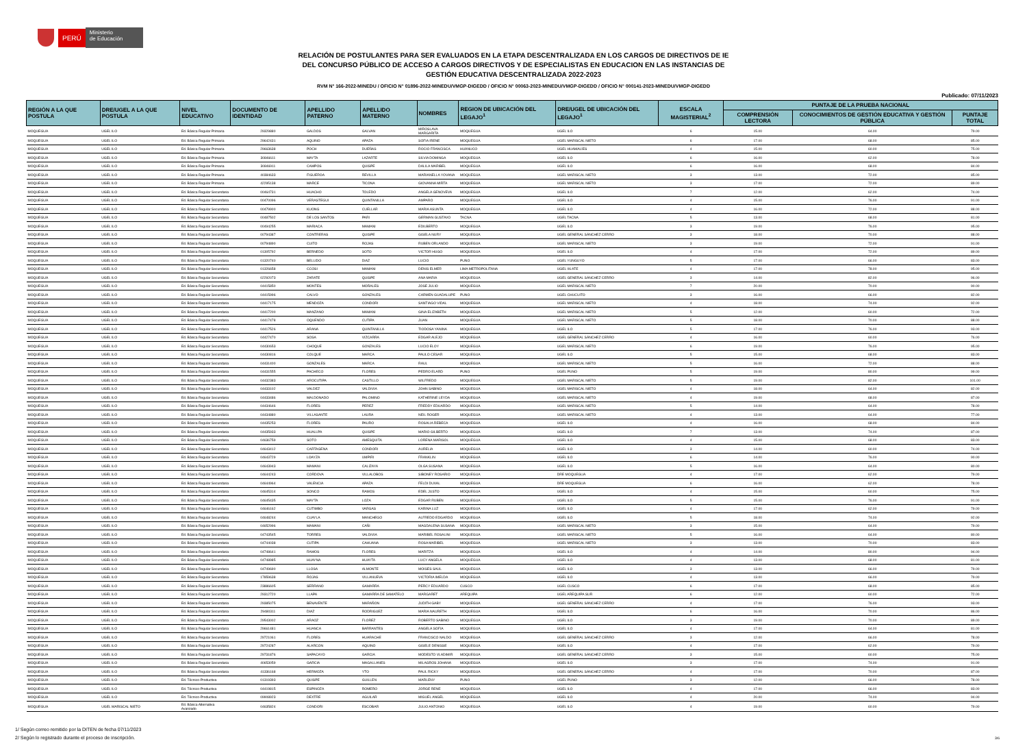PERÚ
Ministerio
de Educación
RELACIÓN DE POSTULANTES PARA SER EVALUADOS EN LA ETAPA DESCENTRALIZADA EN LOS CARGOS DE DIRECTIVOS DE IE
DEL CONCURSO PÚBLICO DE ACCESO A CARGOS DIRECTIVOS Y DE ESPECIALISTAS EN EDUCACION EN LAS INSTANCIAS DE
GESTIÓN EDUCATIVA DESCENTRALIZADA 2022-2023
RVM N° 166-2022-MINEDU / OFICIO N° 01896-2022-MINEDU/VMGP-DIGEDD / OFICIO N° 00063-2023-MINEDU/VMGP-DIGEDD / OFICIO N° 000141-2023-MINEDU/VMGP-DIGEDD
Publicado: 07/11/2023
| REGIÓN A LA QUE POSTULA | DRE/UGEL A LA QUE POSTULA | NIVEL EDUCATIVO | DOCUMENTO DE IDENTIDAD | APELLIDO PATERNO | APELLIDO MATERNO | NOMBRES | REGION DE UBICACIÓN DEL LEGAJO<sup>1</sup> | DRE/UGEL DE UBICACIÓN DEL LEGAJO<sup>1</sup> | ESCALA MAGISTERIAL<sup>2</sup> | PUNTAJE DE LA PRUEBA NACIONAL | | |
| --- | --- | --- | --- | --- | --- | --- | --- | --- | --- | --- | --- | --- |
| | | | | | | | | | | COMPRENSIÓN LECTORA | CONOCIMIENTOS DE GESTIÓN EDUCATIVA Y GESTIÓN PÚBLICA | PUNTAJE TOTAL |
| MOQUEGUA | UGEL ILO | Ed. Básica Regular Primaria | 29329880 | GALDOS | GALVAN | MIROSLAVA MARGARITA | MOQUEGUA | UGEL ILO | 6 | 15.00 | 64.00 | 79.00 |
| MOQUEGUA | UGEL ILO | Ed. Básica Regular Primaria | 29642431 | AQUINO | APAZA | SOFIA IRENE | MOQUEGUA | UGEL MARISCAL NIETO | 6 | 17.00 | 68.00 | 85.00 |
| MOQUEGUA | UGEL ILO | Ed. Básica Regular Primaria | 29663638 | POCH | DUEÑAS | ROCIO FRANCISCA | HUÁNUCO | UGEL HUAMALÍES | 4 | 15.00 | 60.00 | 75.00 |
| MOQUEGUA | UGEL ILO | Ed. Básica Regular Primaria | 30846611 | MAYTA | LAZARTE | SILVIA DOMINGA | MOQUEGUA | UGEL ILO | 6 | 16.00 | 62.00 | 78.00 |
| MOQUEGUA | UGEL ILO | Ed. Básica Regular Primaria | 30846911 | CAMPOS | QUISPE | DALILA MARIBEL | MOQUEGUA | UGEL ILO | 6 | 16.00 | 68.00 | 84.00 |
| MOQUEGUA | UGEL ILO | Ed. Básica Regular Primaria | 40384633 | FIGUEROA | REVILLA | MARIANELLA YOVANA | MOQUEGUA | UGEL MARISCAL NIETO | 3 | 13.00 | 72.00 | 85.00 |
| MOQUEGUA | UGEL ILO | Ed. Básica Regular Primaria | 42295138 | MARCE | TICONA | GIOVANNA MIRTA | MOQUEGUA | UGEL MARISCAL NIETO | 3 | 17.00 | 72.00 | 89.00 |
| MOQUEGUA | UGEL ILO | Ed. Básica Regular Secundaria | 00464731 | HUACHO | TOLEDO | ANGELA GENOVEVA | MOQUEGUA | UGEL ILO | 7 | 12.00 | 62.00 | 74.00 |
| MOQUEGUA | UGEL ILO | Ed. Básica Regular Secundaria | 00470096 | VERASTEGUI | QUINTANILLA | AMPARO | MOQUEGUA | UGEL ILO | 4 | 15.00 | 76.00 | 91.00 |
| MOQUEGUA | UGEL ILO | Ed. Básica Regular Secundaria | 00479900 | KUONG | CUELLAR | MARIA ASUNTA | MOQUEGUA | UGEL ILO | 4 | 16.00 | 72.00 | 88.00 |
| MOQUEGUA | UGEL ILO | Ed. Básica Regular Secundaria | 00487502 | DE LOS SANTOS | PARI | GERMAN GUSTAVO | TACNA | UGEL TACNA | 5 | 13.00 | 68.00 | 81.00 |
| MOQUEGUA | UGEL ILO | Ed. Básica Regular Secundaria | 00494255 | MARIACA | MAMANI | EDILBERTO | MOQUEGUA | UGEL ILO | 3 | 19.00 | 76.00 | 95.00 |
| MOQUEGUA | UGEL ILO | Ed. Básica Regular Secundaria | 00794387 | CONTRERAS | QUISPE | GISELA NURY | MOQUEGUA | UGEL GENERAL SÁNCHEZ CERRO | 3 | 18.00 | 70.00 | 88.00 |
| MOQUEGUA | UGEL ILO | Ed. Básica Regular Secundaria | 00794890 | CUITO | ROJAS | RUBEN ORLANDO | MOQUEGUA | UGEL MARISCAL NIETO | 3 | 19.00 | 72.00 | 91.00 |
| MOQUEGUA | UGEL ILO | Ed. Básica Regular Secundaria | 01305792 | BERNEDO | SOTO | VICTOR HUGO | MOQUEGUA | UGEL ILO | 4 | 17.00 | 72.00 | 89.00 |
| MOQUEGUA | UGEL ILO | Ed. Básica Regular Secundaria | 01320740 | BELLIDO | DIAZ | LUCIO | PUNO | UGEL YUNGUYO | 5 | 17.00 | 66.00 | 83.00 |
| MOQUEGUA | UGEL ILO | Ed. Básica Regular Secundaria | 01326658 | CCOSI | MAMANI | DENIS ELMER | LIMA METROPOLITANA | UGEL 06 ATE | 4 | 17.00 | 78.00 | 95.00 |
| MOQUEGUA | UGEL ILO | Ed. Básica Regular Secundaria | 02292073 | ZARATE | QUISPE | ANA MARIA | MOQUEGUA | UGEL GENERAL SÁNCHEZ CERRO | 3 | 14.00 | 82.00 | 96.00 |
| MOQUEGUA | UGEL ILO | Ed. Básica Regular Secundaria | 04415850 | MONTES | MORALES | JOSE JULIO | MOQUEGUA | UGEL MARISCAL NIETO | 7 | 20.00 | 70.00 | 90.00 |
| MOQUEGUA | UGEL ILO | Ed. Básica Regular Secundaria | 04415996 | CALVO | GONZALES | CARMEN GUADALUPE | PUNO | UGEL CHUCUITO | 3 | 16.00 | 66.00 | 82.00 |
| MOQUEGUA | UGEL ILO | Ed. Básica Regular Secundaria | 04417175 | MENDOZA | CONDORI | SANTIAGO VIDAL | MOQUEGUA | UGEL MARISCAL NIETO | 4 | 18.00 | 74.00 | 92.00 |
| MOQUEGUA | UGEL ILO | Ed. Básica Regular Secundaria | 04417200 | MANZANO | MAMANI | GINA ELIZABETH | MOQUEGUA | UGEL MARISCAL NIETO | 5 | 12.00 | 60.00 | 72.00 |
| MOQUEGUA | UGEL ILO | Ed. Básica Regular Secundaria | 04417478 | OQUENDO | CUTIPA | JUAN | MOQUEGUA | UGEL MARISCAL NIETO | 5 | 18.00 | 70.00 | 88.00 |
| MOQUEGUA | UGEL ILO | Ed. Básica Regular Secundaria | 04417526 | ARANA | QUINTANILLA | TIODOSA YANINA | MOQUEGUA | UGEL ILO | 5 | 17.00 | 76.00 | 93.00 |
| MOQUEGUA | UGEL ILO | Ed. Básica Regular Secundaria | 04427470 | SOSA | VIZCARRA | EDGAR ALEJO | MOQUEGUA | UGEL GENERAL SÁNCHEZ CERRO | 4 | 16.00 | 60.00 | 76.00 |
| MOQUEGUA | UGEL ILO | Ed. Básica Regular Secundaria | 04430653 | CHOQUE | GONZALES | LUCIO ELOY | MOQUEGUA | UGEL MARISCAL NIETO | 6 | 19.00 | 76.00 | 95.00 |
| MOQUEGUA | UGEL ILO | Ed. Básica Regular Secundaria | 04430816 | COLQUE | MARCA | PAULO CESAR | MOQUEGUA | UGEL ILO | 5 | 15.00 | 68.00 | 83.00 |
| MOQUEGUA | UGEL ILO | Ed. Básica Regular Secundaria | 04431400 | GONZALES | MARCA | RAUL | MOQUEGUA | UGEL MARISCAL NIETO | 5 | 16.00 | 72.00 | 88.00 |
| MOQUEGUA | UGEL ILO | Ed. Básica Regular Secundaria | 04431555 | PACHECO | FLORES | PEDRO ELARD | PUNO | UGEL PUNO | 5 | 19.00 | 80.00 | 99.00 |
| MOQUEGUA | UGEL ILO | Ed. Básica Regular Secundaria | 04432383 | AROCUTIPA | CASTILLO | WILFREDO | MOQUEGUA | UGEL MARISCAL NIETO | 5 | 19.00 | 82.00 | 101.00 |
| MOQUEGUA | UGEL ILO | Ed. Básica Regular Secundaria | 04433102 | VALDEZ | VALDIVIA | JOHN SABINO | MOQUEGUA | UGEL MARISCAL NIETO | 4 | 18.00 | 64.00 | 82.00 |
| MOQUEGUA | UGEL ILO | Ed. Básica Regular Secundaria | 04433486 | MALDONADO | PALOMINO | KATHERINE LEYDA | MOQUEGUA | UGEL MARISCAL NIETO | 4 | 19.00 | 68.00 | 87.00 |
| MOQUEGUA | UGEL ILO | Ed. Básica Regular Secundaria | 04434646 | FLORES | PEREZ | FREDDY EDUARDO | MOQUEGUA | UGEL MARISCAL NIETO | 5 | 14.00 | 64.00 | 78.00 |
| MOQUEGUA | UGEL ILO | Ed. Básica Regular Secundaria | 04434880 | VILLASANTE | LAURA | NEIL ROGER | MOQUEGUA | UGEL MARISCAL NIETO | 4 | 13.00 | 64.00 | 77.00 |
| MOQUEGUA | UGEL ILO | Ed. Básica Regular Secundaria | 04435253 | FLORES | PAURO | ROSALIA REBECA | MOQUEGUA | UGEL ILO | 4 | 16.00 | 68.00 | 84.00 |
| MOQUEGUA | UGEL ILO | Ed. Básica Regular Secundaria | 04435933 | HUALLPA | QUISPE | MARIO GILBERTO | MOQUEGUA | UGEL ILO | 7 | 13.00 | 74.00 | 87.00 |
| MOQUEGUA | UGEL ILO | Ed. Básica Regular Secundaria | 04636759 | SOTO | AMESQUITA | LORENA MARISOL | MOQUEGUA | UGEL ILO | 4 | 15.00 | 68.00 | 83.00 |
| MOQUEGUA | UGEL ILO | Ed. Básica Regular Secundaria | 04643412 | CARTAGENA | CONDORI | AURELIA | MOQUEGUA | UGEL ILO | 3 | 14.00 | 60.00 | 74.00 |
| MOQUEGUA | UGEL ILO | Ed. Básica Regular Secundaria | 04643729 | LOAYZA | UMPIRI | FRANKLIN | MOQUEGUA | UGEL ILO | 6 | 14.00 | 76.00 | 90.00 |
| MOQUEGUA | UGEL ILO | Ed. Básica Regular Secundaria | 04643943 | MAMANI | CALIZAYA | OLGA SUSANA | MOQUEGUA | UGEL ILO | 5 | 16.00 | 64.00 | 80.00 |
| MOQUEGUA | UGEL ILO | Ed. Básica Regular Secundaria | 04644243 | CORDOVA | VILLALOBOS | SIBONEY ROSARIO | MOQUEGUA | DRE MOQUEGUA | 4 | 17.00 | 62.00 | 79.00 |
| MOQUEGUA | UGEL ILO | Ed. Básica Regular Secundaria | 04644964 | VALENCIA | APAZA | FELDI DUVAL | MOQUEGUA | DRE MOQUEGUA | 6 | 16.00 | 62.00 | 78.00 |
| MOQUEGUA | UGEL ILO | Ed. Básica Regular Secundaria | 04645314 | SONCO | RAMOS | EDEL JUSTO | MOQUEGUA | UGEL ILO | 4 | 15.00 | 60.00 | 75.00 |
| MOQUEGUA | UGEL ILO | Ed. Básica Regular Secundaria | 04645435 | MAYTA | LOZA | EDGAR RUBEN | MOQUEGUA | UGEL ILO | 5 | 15.00 | 76.00 | 91.00 |
| MOQUEGUA | UGEL ILO | Ed. Básica Regular Secundaria | 04646162 | CUTIMBO | VARGAS | KARINA LUZ | MOQUEGUA | UGEL ILO | 4 | 17.00 | 62.00 | 79.00 |
| MOQUEGUA | UGEL ILO | Ed. Básica Regular Secundaria | 04648244 | CUAYLA | MANCHEGO | ALFREDO EDGARDO | MOQUEGUA | UGEL ILO | 5 | 18.00 | 74.00 | 92.00 |
| MOQUEGUA | UGEL ILO | Ed. Básica Regular Secundaria | 04652996 | MAMANI | CAÑI | MAGDALENA SUSANA | MOQUEGUA | UGEL MARISCAL NIETO | 3 | 15.00 | 64.00 | 79.00 |
| MOQUEGUA | UGEL ILO | Ed. Básica Regular Secundaria | 04743545 | TORRES | VALDIVIA | MARIBEL ROSALINI | MOQUEGUA | UGEL MARISCAL NIETO | 5 | 16.00 | 64.00 | 80.00 |
| MOQUEGUA | UGEL ILO | Ed. Básica Regular Secundaria | 04744038 | CUTIPA | CAHUANA | ROSA MARIBEL | MOQUEGUA | UGEL MARISCAL NIETO | 3 | 13.00 | 70.00 | 83.00 |
| MOQUEGUA | UGEL ILO | Ed. Básica Regular Secundaria | 04748641 | RAMOS | FLORES | MARITZA | MOQUEGUA | UGEL ILO | 4 | 14.00 | 80.00 | 94.00 |
| MOQUEGUA | UGEL ILO | Ed. Básica Regular Secundaria | 04748985 | HUAYNA | HUAYTA | LUCY ANGELA | MOQUEGUA | UGEL ILO | 4 | 13.00 | 68.00 | 81.00 |
| MOQUEGUA | UGEL ILO | Ed. Básica Regular Secundaria | 04749690 | LLOSA | ALMONTE | MOISES SAUL | MOQUEGUA | UGEL ILO | 3 | 13.00 | 66.00 | 79.00 |
| MOQUEGUA | UGEL ILO | Ed. Básica Regular Secundaria | 17859638 | ROJAS | VILLANUEVA | VICTORIA IMELDA | MOQUEGUA | UGEL ILO | 4 | 13.00 | 66.00 | 79.00 |
| MOQUEGUA | UGEL ILO | Ed. Básica Regular Secundaria | 23886605 | SERRANO | GAMARRA | PERCY EDUARDO | CUSCO | UGEL CUSCO | 6 | 17.00 | 68.00 | 85.00 |
| MOQUEGUA | UGEL ILO | Ed. Básica Regular Secundaria | 29312720 | LLAPA | GAMARRA DE SAMATELO | MARGARET | AREQUIPA | UGEL AREQUIPA SUR | 6 | 12.00 | 60.00 | 72.00 |
| MOQUEGUA | UGEL ILO | Ed. Básica Regular Secundaria | 29385075 | BENAVENTE | MARAÑON | JUDITH GABY | MOQUEGUA | UGEL GENERAL SÁNCHEZ CERRO | 4 | 17.00 | 76.00 | 93.00 |
| MOQUEGUA | UGEL ILO | Ed. Básica Regular Secundaria | 29480311 | DIAZ | RODRIGUEZ | MARIA NAURETH | MOQUEGUA | UGEL ILO | 6 | 16.00 | 70.00 | 86.00 |
| MOQUEGUA | UGEL ILO | Ed. Básica Regular Secundaria | 29543002 | ARAOZ | FLOREZ | ROBERTO SABINO | MOQUEGUA | UGEL ILO | 3 | 19.00 | 70.00 | 89.00 |
| MOQUEGUA | UGEL ILO | Ed. Básica Regular Secundaria | 29661481 | HUANCA | BARRANTES | ANGELA SOFIA | MOQUEGUA | UGEL ILO | 4 | 17.00 | 64.00 | 81.00 |
| MOQUEGUA | UGEL ILO | Ed. Básica Regular Secundaria | 29721061 | FLORES | HUARACHE | FRANCISCO NALDO | MOQUEGUA | UGEL GENERAL SÁNCHEZ CERRO | 3 | 12.00 | 66.00 | 78.00 |
| MOQUEGUA | UGEL ILO | Ed. Básica Regular Secundaria | 29724287 | ALARCON | AQUINO | GISELE DENISSE | MOQUEGUA | UGEL ILO | 4 | 17.00 | 62.00 | 79.00 |
| MOQUEGUA | UGEL ILO | Ed. Básica Regular Secundaria | 29731876 | SAPACAYO | GARCIA | MODESTO VLADIMIR | MOQUEGUA | UGEL GENERAL SÁNCHEZ CERRO | 3 | 15.00 | 60.00 | 75.00 |
| MOQUEGUA | UGEL ILO | Ed. Básica Regular Secundaria | 40653059 | GARCIA | MAGALLANES | MILAGROS JOHANA | MOQUEGUA | UGEL ILO | 3 | 17.00 | 74.00 | 91.00 |
| MOQUEGUA | UGEL ILO | Ed. Básica Regular Secundaria | 41336168 | HERMOZA | YTO | PAUL RICKY | MOQUEGUA | UGEL GENERAL SÁNCHEZ CERRO | 4 | 17.00 | 70.00 | 87.00 |
| MOQUEGUA | UGEL ILO | Ed. Técnico-Productiva | 01319393 | QUISPE | GUILLEN | MARLENY | PUNO | UGEL PUNO | 3 | 12.00 | 66.00 | 78.00 |
| MOQUEGUA | UGEL ILO | Ed. Técnico-Productiva | 04419815 | ESPINOZA | ROMERO | JORGE RENE | MOQUEGUA | UGEL ILO | 4 | 17.00 | 66.00 | 83.00 |
| MOQUEGUA | UGEL ILO | Ed. Técnico-Productiva | 09908923 | DEXTRE | AGUILAR | MIGUEL ANGEL | MOQUEGUA | UGEL ILO | 4 | 20.00 | 74.00 | 94.00 |
| MOQUEGUA | UGEL MARISCAL NIETO | Ed. Básica Alternativa Avanzado | 04635824 | CONDORI | ESCOBAR | JULIO ANTONIO | MOQUEGUA | UGEL ILO | 4 | 19.00 | 60.00 | 79.00 |
1/ Según correo remitido por la DITEN de fecha 07/11/2023
2/ Según lo registrado durante el proceso de inscripción. 3/6